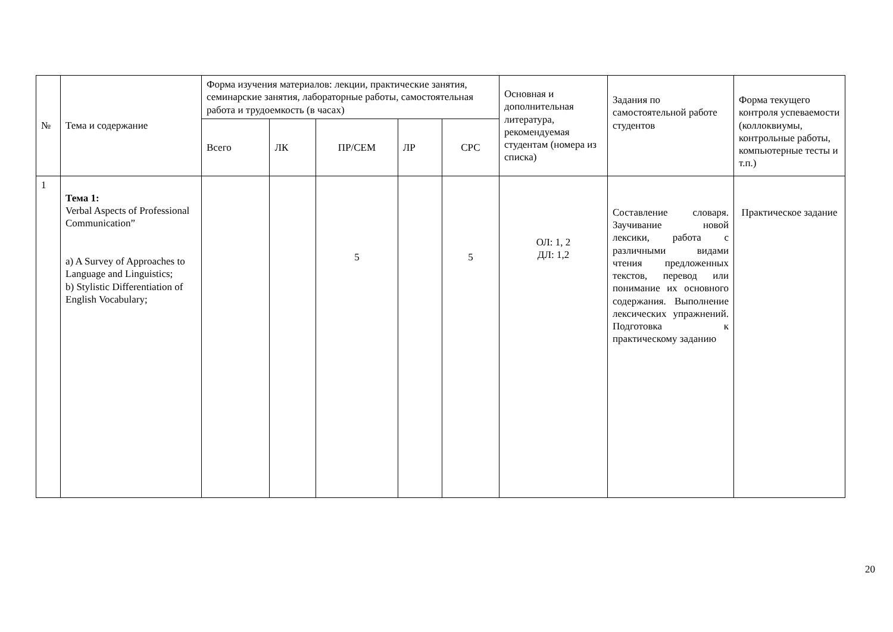| № | Тема и содержание | Форма изучения материалов: лекции, практические занятия, семинарские занятия, лабораторные работы, самостоятельная работа и трудоемкость (в часах) | | | | | Основная и дополнительная литература, рекомендуемая студентам (номера из списка) | Задания по самостоятельной работе студентов | Форма текущего контроля успеваемости (коллоквиумы, контрольные работы, компьютерные тесты и т.п.) |
| --- | --- | --- | --- | --- | --- | --- | --- | --- | --- |
| | | Всего | ЛК | ПР/СЕМ | ЛР | СРС | | | |
| 1 | Тема 1: Verbal Aspects of Professional Communication” a) A Survey of Approaches to Language and Linguistics; b) Stylistic Differentiation of English Vocabulary; | | | 5 | | 5 | ОЛ: 1, 2 ДЛ: 1,2 | Составление словаря. Заучивание новой лексики, работа с различными видами чтения предложенных текстов, перевод или понимание их основного содержания. Выполнение лексических упражнений. Подготовка к практическому заданию | Практическое задание |
20